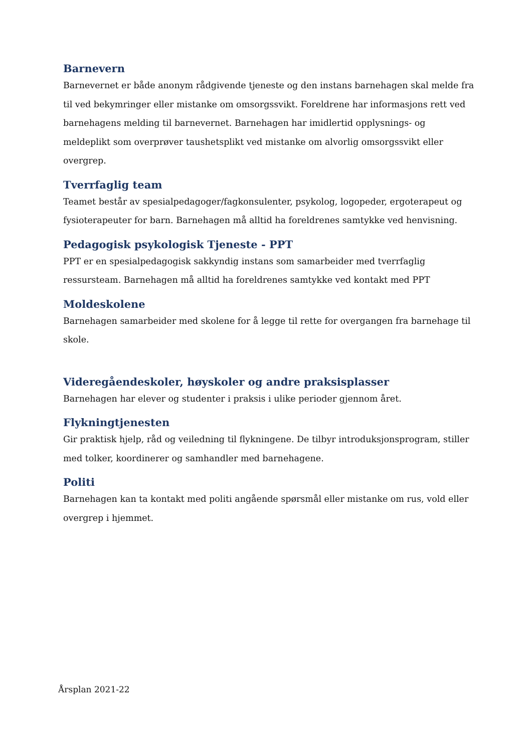Barnevern
Barnevernet er både anonym rådgivende tjeneste og den instans barnehagen skal melde fra til ved bekymringer eller mistanke om omsorgssvikt. Foreldrene har informasjons rett ved barnehagens melding til barnevernet. Barnehagen har imidlertid opplysnings- og meldeplikt som overprøver taushetsplikt ved mistanke om alvorlig omsorgssvikt eller overgrep.
Tverrfaglig team
Teamet består av spesialpedagoger/fagkonsulenter, psykolog, logopeder, ergoterapeut og fysioterapeuter for barn. Barnehagen må alltid ha foreldrenes samtykke ved henvisning.
Pedagogisk psykologisk Tjeneste - PPT
PPT er en spesialpedagogisk sakkyndig instans som samarbeider med tverrfaglig ressursteam. Barnehagen må alltid ha foreldrenes samtykke ved kontakt med PPT
Moldeskolene
Barnehagen samarbeider med skolene for å legge til rette for overgangen fra barnehage til skole.
Videregåendeskoler, høyskoler og andre praksisplasser
Barnehagen har elever og studenter i praksis i ulike perioder gjennom året.
Flykningtjenesten
Gir praktisk hjelp, råd og veiledning til flykningene. De tilbyr introduksjonsprogram, stiller med tolker, koordinerer og samhandler med barnehagene.
Politi
Barnehagen kan ta kontakt med politi angående spørsmål eller mistanke om rus, vold eller overgrep i hjemmet.
Årsplan 2021-22